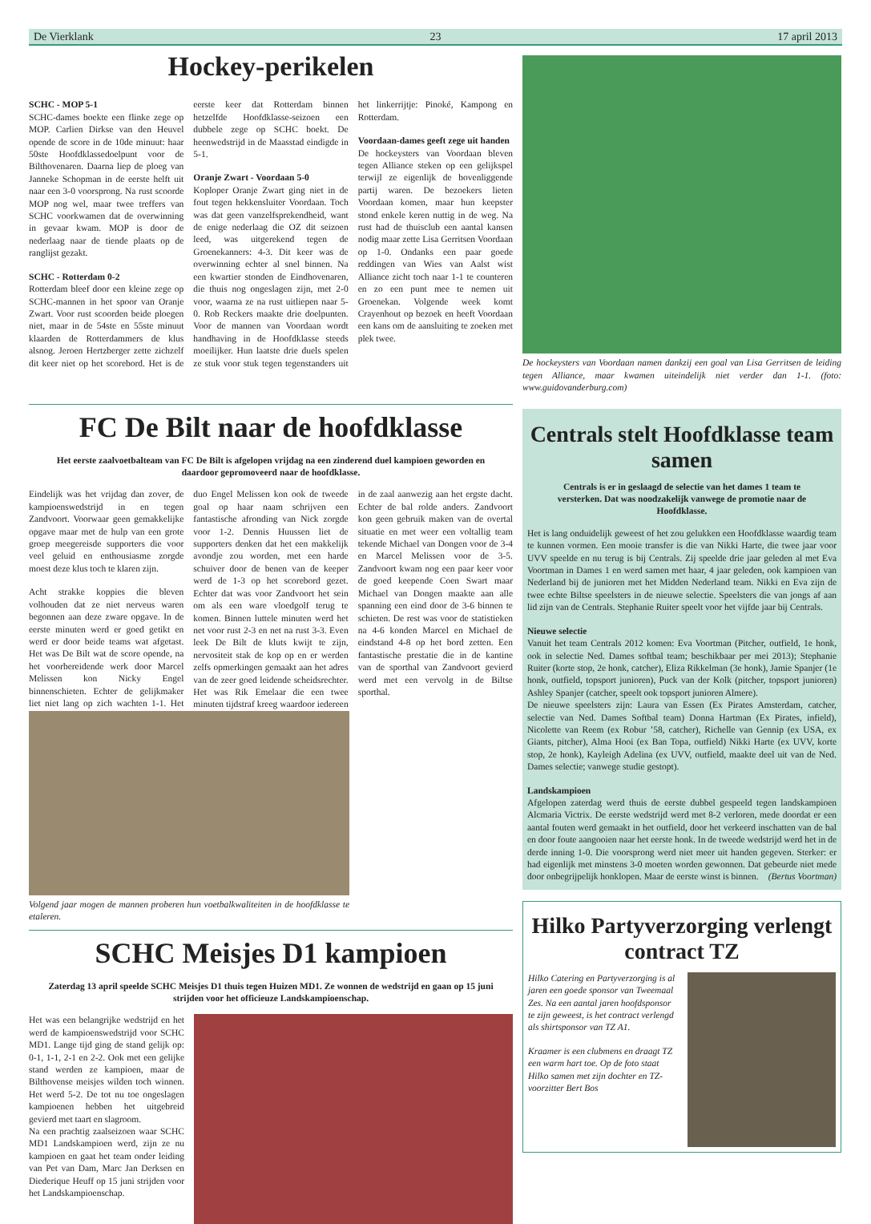De Vierklank 23 17 april 2013
Hockey-perikelen
SCHC - MOP 5-1
SCHC-dames boekte een flinke zege op MOP. Carlien Dirkse van den Heuvel opende de score in de 10de minuut: haar 50ste Hoofdklassedoelpunt voor de Bilthovenaren. Daarna liep de ploeg van Janneke Schopman in de eerste helft uit naar een 3-0 voorsprong. Na rust scoorde MOP nog wel, maar twee treffers van SCHC voorkwamen dat de overwinning in gevaar kwam. MOP is door de nederlaag naar de tiende plaats op de ranglijst gezakt.
SCHC - Rotterdam 0-2
Rotterdam bleef door een kleine zege op SCHC-mannen in het spoor van Oranje Zwart. Voor rust scoorden beide ploegen niet, maar in de 54ste en 55ste minuut klaarden de Rotterdammers de klus alsnog. Jeroen Hertzberger zette zichzelf dit keer niet op het scorebord. Het is de eerste keer dat Rotterdam binnen hetzelfde Hoofdklasse-seizoen een dubbele zege op SCHC boekt. De heenwedstrijd in de Maasstad eindigde in 5-1.
Oranje Zwart - Voordaan 5-0
Koploper Oranje Zwart ging niet in de fout tegen hekkensluiter Voordaan. Toch was dat geen vanzelfsprekendheid, want de enige nederlaag die OZ dit seizoen leed, was uitgerekend tegen de Groenekanners: 4-3. Dit keer was de overwinning echter al snel binnen. Na een kwartier stonden de Eindhovenaren, die thuis nog ongeslagen zijn, met 2-0 voor, waarna ze na rust uitliepen naar 5-0. Rob Reckers maakte drie doelpunten. Voor de mannen van Voordaan wordt handhaving in de Hoofdklasse steeds moeilijker. Hun laatste drie duels spelen ze stuk voor stuk tegen tegenstanders uit het linkerrijtje: Pinoké, Kampong en Rotterdam.
Voordaan-dames geeft zege uit handen
De hockeysters van Voordaan bleven tegen Alliance steken op een gelijkspel terwijl ze eigenlijk de bovenliggende partij waren. De bezoekers lieten Voordaan komen, maar hun keepster stond enkele keren nuttig in de weg. Na rust had de thuisclub een aantal kansen nodig maar zette Lisa Gerritsen Voordaan op 1-0. Ondanks een paar goede reddingen van Wies van Aalst wist Alliance zicht toch naar 1-1 te counteren en zo een punt mee te nemen uit Groenekan. Volgende week komt Crayenhout op bezoek en heeft Voordaan een kans om de aansluiting te zoeken met plek twee.
De hockeysters van Voordaan namen dankzij een goal van Lisa Gerritsen de leiding tegen Alliance, maar kwamen uiteindelijk niet verder dan 1-1. (foto: www.guidovanderburg.com)
FC De Bilt naar de hoofdklasse
Het eerste zaalvoetbalteam van FC De Bilt is afgelopen vrijdag na een zinderend duel kampioen geworden en daardoor gepromoveerd naar de hoofdklasse.
Eindelijk was het vrijdag dan zover, de kampioenswedstrijd in en tegen Zandvoort. Voorwaar geen gemakkelijke opgave maar met de hulp van een grote groep meegereisde supporters die voor veel geluid en enthousiasme zorgde moest deze klus toch te klaren zijn.
Acht strakke koppies die bleven volhouden dat ze niet nerveus waren begonnen aan deze zware opgave. In de eerste minuten werd er goed getikt en werd er door beide teams wat afgetast. Het was De Bilt wat de score opende, na het voorbereidende werk door Marcel Melissen kon Nicky Engel binnenschieten. Echter de gelijkmaker liet niet lang op zich wachten 1-1. Het duo Engel Melissen kon ook de tweede goal op haar naam schrijven een fantastische afronding van Nick zorgde voor 1-2. Dennis Huussen liet de supporters denken dat het een makkelijk avondje zou worden, met een harde schuiver door de benen van de keeper werd de 1-3 op het scorebord gezet. Echter dat was voor Zandvoort het sein om als een ware vloedgolf terug te komen. Binnen luttele minuten werd het net voor rust 2-3 en net na rust 3-3. Even leek De Bilt de kluts kwijt te zijn, nervositeit stak de kop op en er werden zelfs opmerkingen gemaakt aan het adres van de zeer goed leidende scheidsrechter. Het was Rik Emelaar die een twee minuten tijdstraf kreeg waardoor iedereen in de zaal aanwezig aan het ergste dacht. Echter de bal rolde anders. Zandvoort kon geen gebruik maken van de overtal situatie en met weer een voltallig team tekende Michael van Dongen voor de 3-4 en Marcel Melissen voor de 3-5. Zandvoort kwam nog een paar keer voor de goed keepende Coen Swart maar Michael van Dongen maakte aan alle spanning een eind door de 3-6 binnen te schieten. De rest was voor de statistieken na 4-6 konden Marcel en Michael de eindstand 4-8 op het bord zetten. Een fantastische prestatie die in de kantine van de sporthal van Zandvoort gevierd werd met een vervolg in de Biltse sporthal.
Volgend jaar mogen de mannen proberen hun voetbalkwaliteiten in de hoofdklasse te etaleren.
SCHC Meisjes D1 kampioen
Zaterdag 13 april speelde SCHC Meisjes D1 thuis tegen Huizen MD1. Ze wonnen de wedstrijd en gaan op 15 juni strijden voor het officieuze Landskampioenschap.
Het was een belangrijke wedstrijd en het werd de kampioenswedstrijd voor SCHC MD1. Lange tijd ging de stand gelijk op: 0-1, 1-1, 2-1 en 2-2. Ook met een gelijke stand werden ze kampioen, maar de Bilthovense meisjes wilden toch winnen. Het werd 5-2. De tot nu toe ongeslagen kampioenen hebben het uitgebreid gevierd met taart en slagroom.
Na een prachtig zaalseizoen waar SCHC MD1 Landskampioen werd, zijn ze nu kampioen en gaat het team onder leiding van Pet van Dam, Marc Jan Derksen en Diederique Heuff op 15 juni strijden voor het Landskampioenschap.
Centrals stelt Hoofdklasse team samen
Centrals is er in geslaagd de selectie van het dames 1 team te versterken. Dat was noodzakelijk vanwege de promotie naar de Hoofdklasse.
Het is lang onduidelijk geweest of het zou gelukken een Hoofdklasse waardig team te kunnen vormen. Een mooie transfer is die van Nikki Harte, die twee jaar voor UVV speelde en nu terug is bij Centrals. Zij speelde drie jaar geleden al met Eva Voortman in Dames 1 en werd samen met haar, 4 jaar geleden, ook kampioen van Nederland bij de junioren met het Midden Nederland team. Nikki en Eva zijn de twee echte Biltse speelsters in de nieuwe selectie. Speelsters die van jongs af aan lid zijn van de Centrals. Stephanie Ruiter speelt voor het vijfde jaar bij Centrals.
Nieuwe selectie
Vanuit het team Centrals 2012 komen: Eva Voortman (Pitcher, outfield, 1e honk, ook in selectie Ned. Dames softbal team; beschikbaar per mei 2013); Stephanie Ruiter (korte stop, 2e honk, catcher), Eliza Rikkelman (3e honk), Jamie Spanjer (1e honk, outfield, topsport junioren), Puck van der Kolk (pitcher, topsport junioren) Ashley Spanjer (catcher, speelt ook topsport junioren Almere).
De nieuwe speelsters zijn: Laura van Essen (Ex Pirates Amsterdam, catcher, selectie van Ned. Dames Softbal team) Donna Hartman (Ex Pirates, infield), Nicolette van Reem (ex Robur ’58, catcher), Richelle van Gennip (ex USA, ex Giants, pitcher), Alma Hooi (ex Ban Topa, outfield) Nikki Harte (ex UVV, korte stop, 2e honk), Kayleigh Adelina (ex UVV, outfield, maakte deel uit van de Ned. Dames selectie; vanwege studie gestopt).
Landskampioen
Afgelopen zaterdag werd thuis de eerste dubbel gespeeld tegen landskampioen Alcmaria Victrix. De eerste wedstrijd werd met 8-2 verloren, mede doordat er een aantal fouten werd gemaakt in het outfield, door het verkeerd inschatten van de bal en door foute aangooien naar het eerste honk. In de tweede wedstrijd werd het in de derde inning 1-0. Die voorsprong werd niet meer uit handen gegeven. Sterker: er had eigenlijk met minstens 3-0 moeten worden gewonnen. Dat gebeurde niet mede door onbegrijpelijk honklopen. Maar de eerste winst is binnen. (Bertus Voortman)
Hilko Partyverzorging verlengt contract TZ
Hilko Catering en Partyverzorging is al jaren een goede sponsor van Tweemaal Zes. Na een aantal jaren hoofdsponsor te zijn geweest, is het contract verlengd als shirtsponsor van TZ A1.
Kraamer is een clubmens en draagt TZ een warm hart toe. Op de foto staat Hilko samen met zijn dochter en TZ-voorzitter Bert Bos